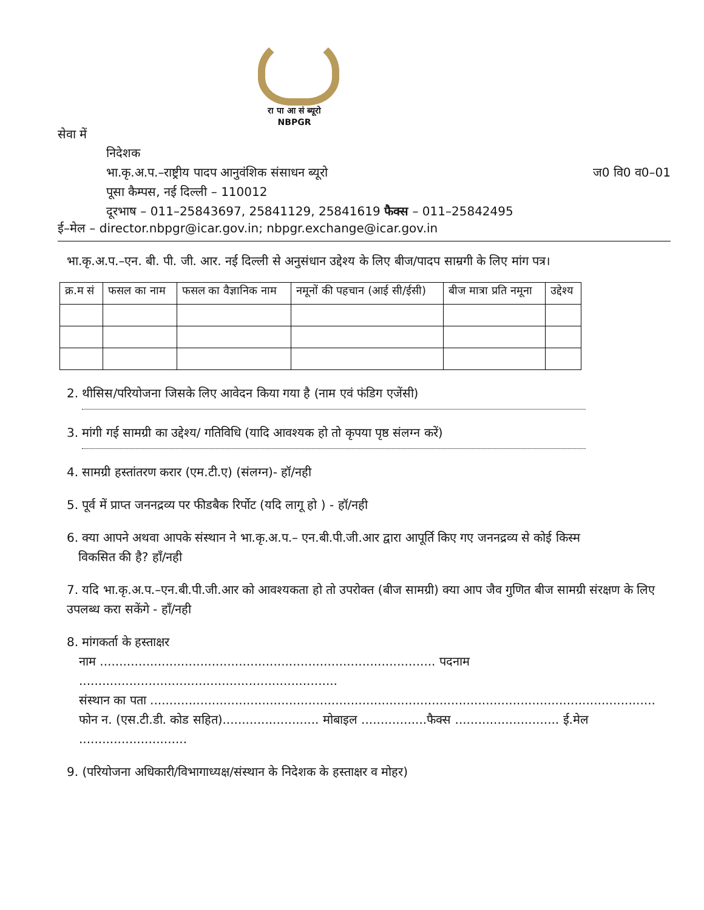रा पा आ सं ब्यूरो
NBPGR
सेवा में
निदेशक
भा.कृ.अ.प.–राष्ट्रीय पादप आनुवंशिक संसाधन ब्यूरो ज0 वि0 व0–01
पूसा कैम्पस, नई दिल्ली – 110012
दूरभाष – 011–25843697, 25841129, 25841619 फैक्स – 011–25842495
ई–मेल – director.nbpgr@icar.gov.in; nbpgr.exchange@icar.gov.in
भा.कृ.अ.प.–एन. बी. पी. जी. आर. नई दिल्ली से अनुसंधान उद्देश्य के लिए बीज/पादप साम्रगी के लिए मांग पत्र।
| क्र.म सं | फसल का नाम | फसल का वैज्ञानिक नाम | नमूनों की पहचान (आई सी/ईसी) | बीज मात्रा प्रति नमूना | उद्देश्य |
| --- | --- | --- | --- | --- | --- |
2. थीसिस/परियोजना जिसके लिए आवेदन किया गया है (नाम एवं फंडिग एजेंसी)
3. मांगी गई सामग्री का उद्देश्य/ गतिविधि (यादि आवश्यक हो तो कृपया पृष्ठ संलग्न करें)
4. सामग्री हस्तांतरण करार (एम.टी.ए) (संलग्न)- हॉ/नही
5. पूर्व में प्राप्त जननद्रव्य पर फीडबैक रिर्पोट (यदि लागू हो ) - हॉ/नही
6. क्या आपने अथवा आपके संस्थान ने भा.कृ.अ.प.– एन.बी.पी.जी.आर द्वारा आपूर्ति किए गए जननद्रव्य से कोई किस्म
विकसित की है? हाँ/नही
7. यदि भा.कृ.अ.प.–एन.बी.पी.जी.आर को आवश्यकता हो तो उपरोक्त (बीज सामग्री) क्या आप जैव गुणित बीज सामग्री संरक्षण के लिए उपलब्ध करा सकेंगे - हाँ/नही
8. मांगकर्ता के हस्ताक्षर
नाम ....................................................................................... पदनाम ...................................................................
संस्थान का पता ...................................................................................................................................
फोन न. (एस.टी.डी. कोड सहित)......................... मोबाइल .................फैक्स ........................... ई.मेल ............................
9. (परियोजना अधिकारी/विभागाध्यक्ष/संस्थान के निदेशक के हस्ताक्षर व मोहर)